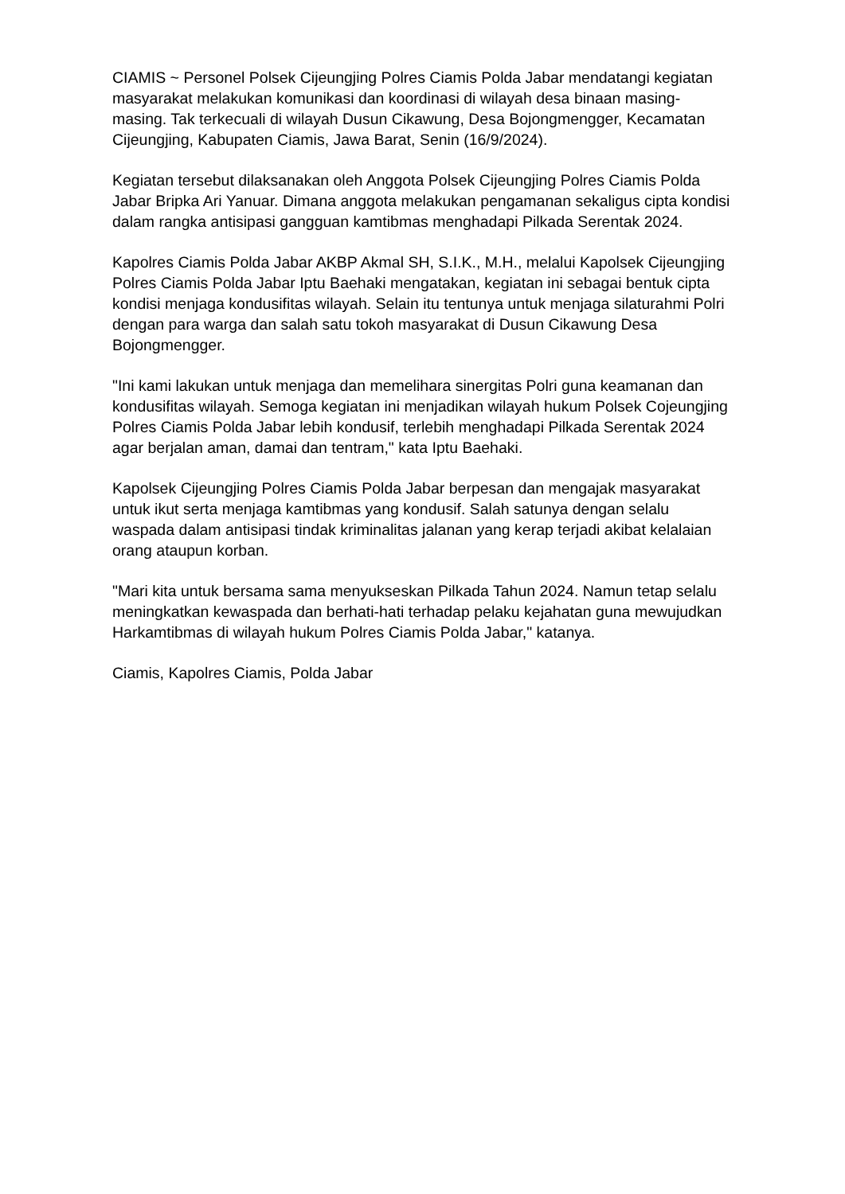CIAMIS ~ Personel Polsek Cijeungjing Polres Ciamis Polda Jabar mendatangi kegiatan masyarakat melakukan komunikasi dan koordinasi di wilayah desa binaan masing-masing. Tak terkecuali di wilayah Dusun Cikawung, Desa Bojongmengger, Kecamatan Cijeungjing, Kabupaten Ciamis, Jawa Barat, Senin (16/9/2024).
Kegiatan tersebut dilaksanakan oleh Anggota Polsek Cijeungjing Polres Ciamis Polda Jabar Bripka Ari Yanuar. Dimana anggota melakukan pengamanan sekaligus cipta kondisi dalam rangka antisipasi gangguan kamtibmas menghadapi Pilkada Serentak 2024.
Kapolres Ciamis Polda Jabar AKBP Akmal SH, S.I.K., M.H., melalui Kapolsek Cijeungjing Polres Ciamis Polda Jabar Iptu Baehaki mengatakan, kegiatan ini sebagai bentuk cipta kondisi menjaga kondusifitas wilayah. Selain itu tentunya untuk menjaga silaturahmi Polri dengan para warga dan salah satu tokoh masyarakat di Dusun Cikawung Desa Bojongmengger.
"Ini kami lakukan untuk menjaga dan memelihara sinergitas Polri guna keamanan dan kondusifitas wilayah. Semoga kegiatan ini menjadikan wilayah hukum Polsek Cojeungjing Polres Ciamis Polda Jabar lebih kondusif, terlebih menghadapi Pilkada Serentak 2024 agar berjalan aman, damai dan tentram," kata Iptu Baehaki.
Kapolsek Cijeungjing Polres Ciamis Polda Jabar berpesan dan mengajak masyarakat untuk ikut serta menjaga kamtibmas yang kondusif. Salah satunya dengan selalu waspada dalam antisipasi tindak kriminalitas jalanan yang kerap terjadi akibat kelalaian orang ataupun korban.
"Mari kita untuk bersama sama menyukseskan Pilkada Tahun 2024. Namun tetap selalu meningkatkan kewaspada dan berhati-hati terhadap pelaku kejahatan guna mewujudkan Harkamtibmas di wilayah hukum Polres Ciamis Polda Jabar," katanya.
Ciamis, Kapolres Ciamis, Polda Jabar